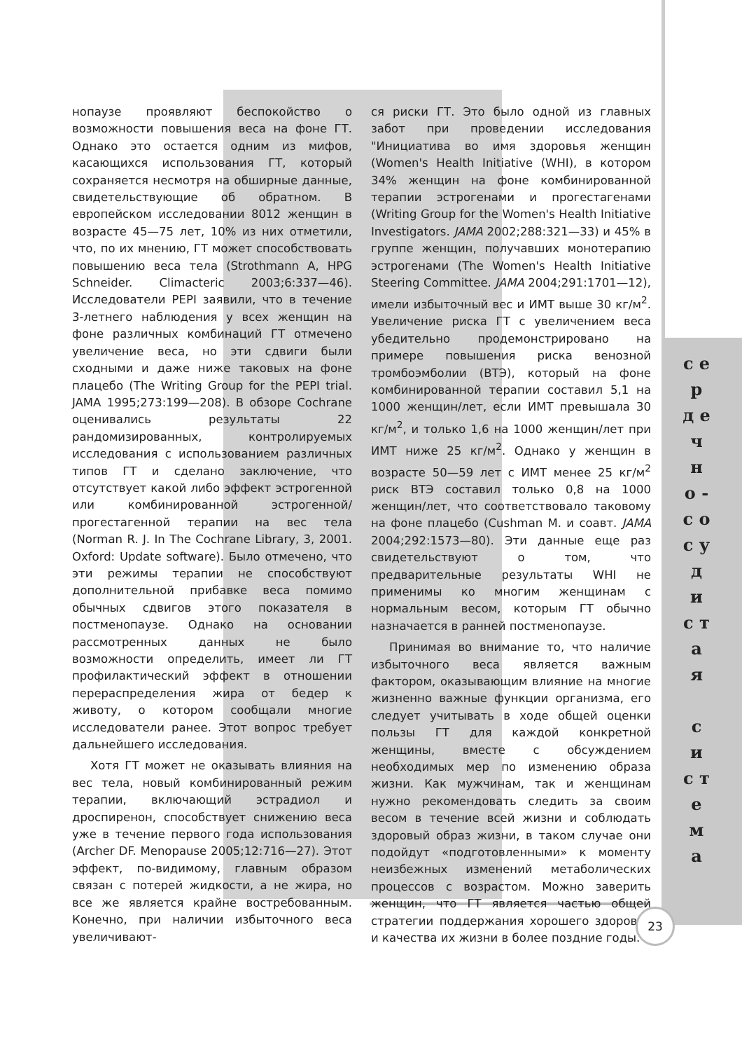нопаузе проявляют беспокойство о возможности повышения веса на фоне ГТ. Однако это остается одним из мифов, касающихся использования ГТ, который сохраняется несмотря на обширные данные, свидетельствующие об обратном. В европейском исследовании 8012 женщин в возрасте 45—75 лет, 10% из них отметили, что, по их мнению, ГТ может способствовать повышению веса тела (Strothmann A, HPG Schneider. Climacteric 2003;6:337—46). Исследователи PEPI заявили, что в течение 3-летнего наблюдения у всех женщин на фоне различных комбинаций ГТ отмечено увеличение веса, но эти сдвиги были сходными и даже ниже таковых на фоне плацебо (The Writing Group for the PEPI trial. JAMA 1995;273:199—208). В обзоре Cochrane оценивались результаты 22 рандомизированных, контролируемых исследования с использованием различных типов ГТ и сделано заключение, что отсутствует какой либо эффект эстрогенной или комбинированной эстрогенной/прогестагенной терапии на вес тела (Norman R. J. In The Cochrane Library, 3, 2001. Oxford: Update software). Было отмечено, что эти режимы терапии не способствуют дополнительной прибавке веса помимо обычных сдвигов этого показателя в постменопаузе. Однако на основании рассмотренных данных не было возможности определить, имеет ли ГТ профилактический эффект в отношении перераспределения жира от бедер к животу, о котором сообщали многие исследователи ранее. Этот вопрос требует дальнейшего исследования.
Хотя ГТ может не оказывать влияния на вес тела, новый комбинированный режим терапии, включающий эстрадиол и дроспиренон, способствует снижению веса уже в течение первого года использования (Archer DF. Menopause 2005;12:716—27). Этот эффект, по-видимому, главным образом связан с потерей жидкости, а не жира, но все же является крайне востребованным. Конечно, при наличии избыточного веса увеличивают-
ся риски ГТ. Это было одной из главных забот при проведении исследования "Инициатива во имя здоровья женщин (Women's Health Initiative (WHI), в котором 34% женщин на фоне комбинированной терапии эстрогенами и прогестагенами (Writing Group for the Women's Health Initiative Investigators. JAMA 2002;288:321—33) и 45% в группе женщин, получавших монотерапию эстрогенами (The Women's Health Initiative Steering Committee. JAMA 2004;291:1701—12), имели избыточный вес и ИМТ выше 30 кг/м<sup>2</sup>. Увеличение риска ГТ с увеличением веса убедительно продемонстрировано на примере повышения риска венозной тромбоэмболии (ВТЭ), который на фоне комбинированной терапии составил 5,1 на 1000 женщин/лет, если ИМТ превышала 30 кг/м<sup>2</sup>, и только 1,6 на 1000 женщин/лет при ИМТ ниже 25 кг/м<sup>2</sup>. Однако у женщин в возрасте 50—59 лет с ИМТ менее 25 кг/м<sup>2</sup> риск ВТЭ составил только 0,8 на 1000 женщин/лет, что соответствовало таковому на фоне плацебо (Cushman M. и соавт. JAMA 2004;292:1573—80). Эти данные еще раз свидетельствуют о том, что предварительные результаты WHI не применимы ко многим женщинам с нормальным весом, которым ГТ обычно назначается в ранней постменопаузе.
Принимая во внимание то, что наличие избыточного веса является важным фактором, оказывающим влияние на многие жизненно важные функции организма, его следует учитывать в ходе общей оценки пользы ГТ для каждой конкретной женщины, вместе с обсуждением необходимых мер по изменению образа жизни. Как мужчинам, так и женщинам нужно рекомендовать следить за своим весом в течение всей жизни и соблюдать здоровый образ жизни, в таком случае они подойдут «подготовленными» к моменту неизбежных изменений метаболических процессов с возрастом. Можно заверить женщин, что ГТ является частью общей стратегии поддержания хорошего здоровья и качества их жизни в более поздние годы.
с е р д е ч н о - с о с у д и с т а я
с и с т е м а
23